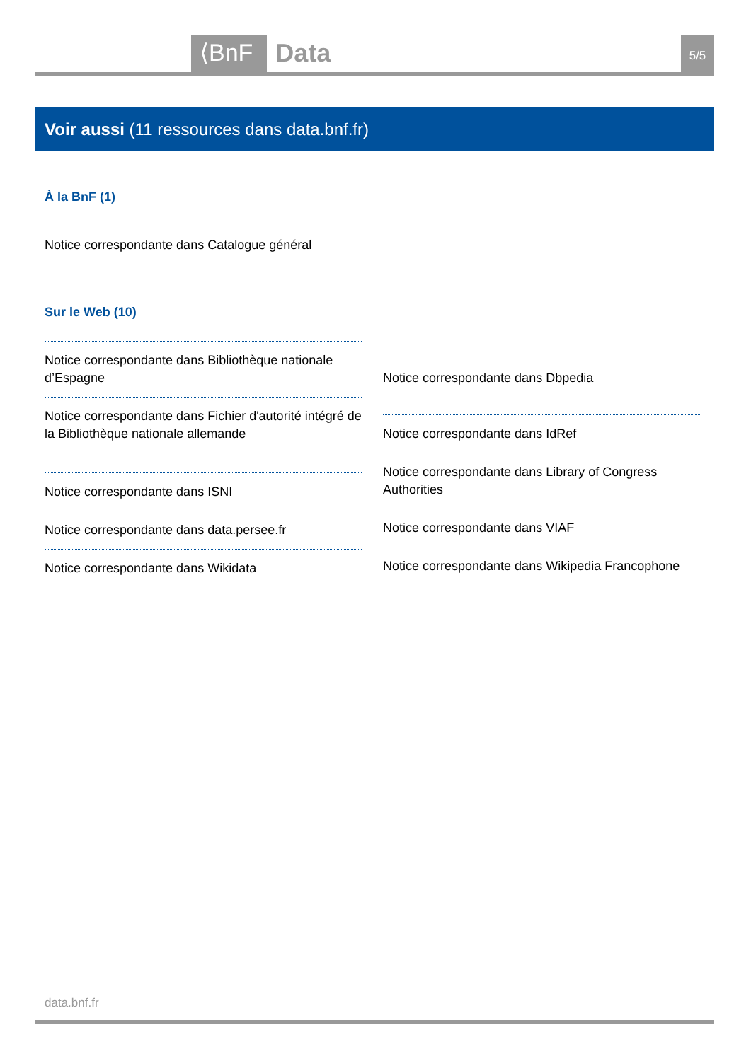⟨BnF Data 5/5
Voir aussi (11 ressources dans data.bnf.fr)
À la BnF (1)
Notice correspondante dans Catalogue général
Sur le Web (10)
Notice correspondante dans Bibliothèque nationale d’Espagne
Notice correspondante dans Fichier d'autorité intégré de la Bibliothèque nationale allemande
Notice correspondante dans ISNI
Notice correspondante dans data.persee.fr
Notice correspondante dans Wikidata
Notice correspondante dans Dbpedia
Notice correspondante dans IdRef
Notice correspondante dans Library of Congress Authorities
Notice correspondante dans VIAF
Notice correspondante dans Wikipedia Francophone
data.bnf.fr